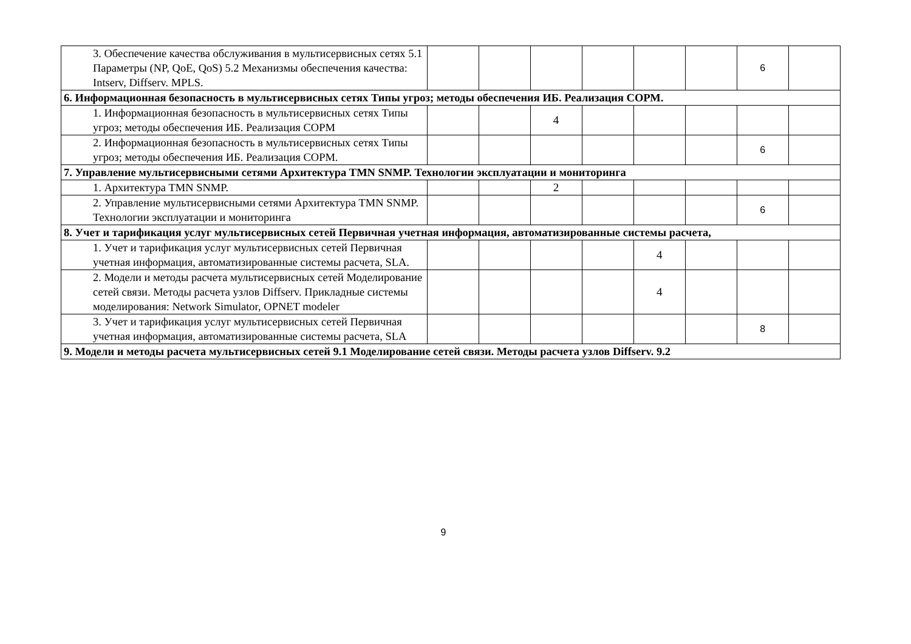| 3. Обеспечение качества обслуживания в мультисервисных сетях 5.1 Параметры (NP, QoE, QoS) 5.2 Механизмы обеспечения качества: Intserv, Diffserv. MPLS. | | | | | | | 6 | |
| 6. Информационная безопасность в мультисервисных сетях Типы угроз; методы обеспечения ИБ. Реализация СОРМ. | | | | | | | | |
| 1. Информационная безопасность в мультисервисных сетях Типы угроз; методы обеспечения ИБ. Реализация СОРМ | | | 4 | | | | | |
| 2. Информационная безопасность в мультисервисных сетях Типы угроз; методы обеспечения ИБ. Реализация СОРМ. | | | | | | | 6 | |
| 7. Управление мультисервисными сетями Архитектура TMN SNMP. Технологии эксплуатации и мониторинга | | | | | | | | |
| 1. Архитектура TMN SNMP. | | | 2 | | | | | |
| 2. Управление мультисервисными сетями Архитектура TMN SNMP. Технологии эксплуатации и мониторинга | | | | | | | 6 | |
| 8. Учет и тарификация услуг мультисервисных сетей Первичная учетная информация, автоматизированные системы расчета, | | | | | | | | |
| 1. Учет и тарификация услуг мультисервисных сетей Первичная учетная информация, автоматизированные системы расчета, SLA. | | | | | 4 | | | |
| 2. Модели и методы расчета мультисервисных сетей Моделирование сетей связи. Методы расчета узлов Diffserv. Прикладные системы моделирования: Network Simulator, OPNET modeler | | | | | 4 | | | |
| 3. Учет и тарификация услуг мультисервисных сетей Первичная учетная информация, автоматизированные системы расчета, SLA | | | | | | | 8 | |
| 9. Модели и методы расчета мультисервисных сетей 9.1 Моделирование сетей связи. Методы расчета узлов Diffserv. 9.2 | | | | | | | | |
9